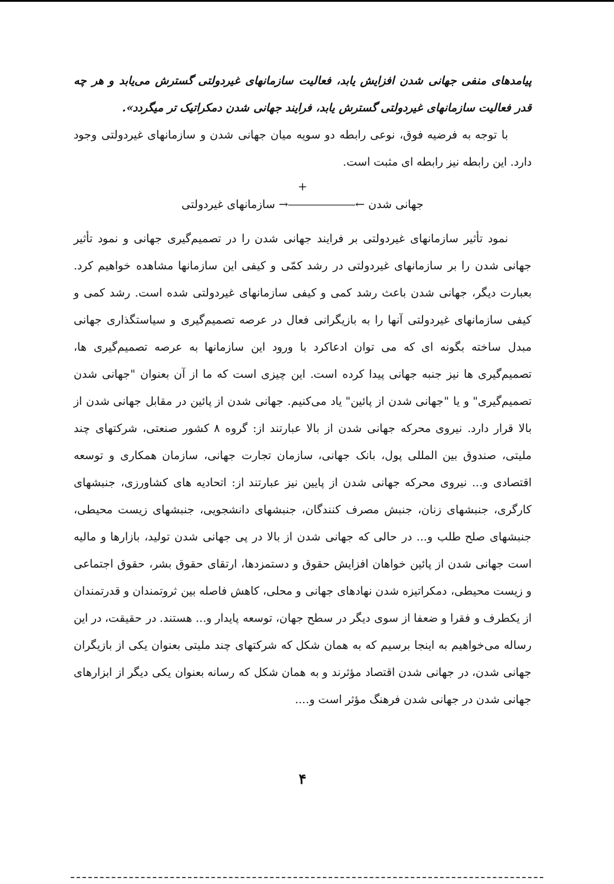پیامدهای منفی جهانی شدن افزایش یابد، فعالیت سازمانهای غیردولتی گسترش می‌یابد و هر چه قدر فعالیت سازمانهای غیردولتی گسترش یابد، فرایند جهانی شدن دمکراتیک تر میگردد».
با توجه به فرضیه فوق، نوعی رابطه دو سویه میان جهانی شدن و سازمانهای غیردولتی وجود دارد. این رابطه نیز رابطه ای مثبت است.
+
جهانی شدن ←――――――→ سازمانهای غیردولتی
نمود تأثیر سازمانهای غیردولتی بر فرایند جهانی شدن را در تصمیم‌گیری جهانی و نمود تأثیر جهانی شدن را بر سازمانهای غیردولتی در رشد کمّی و کیفی این سازمانها مشاهده خواهیم کرد. بعبارت دیگر، جهانی شدن باعث رشد کمی و کیفی سازمانهای غیردولتی شده است. رشد کمی و کیفی سازمانهای غیردولتی آنها را به بازیگرانی فعال در عرصه تصمیم‌گیری و سیاستگذاری جهانی مبدل ساخته بگونه ای که می توان ادعاکرد با ورود این سازمانها به عرصه تصمیم‌گیری ها، تصمیم‌گیری ها نیز جنبه جهانی پیدا کرده است. این چیزی است که ما از آن بعنوان "جهانی شدن تصمیم‌گیری" و یا "جهانی شدن از پائین" یاد می‌کنیم. جهانی شدن از پائین در مقابل جهانی شدن از بالا قرار دارد. نیروی محرکه جهانی شدن از بالا عبارتند از: گروه ۸ کشور صنعتی، شرکتهای چند ملیتی، صندوق بین المللی پول، بانک جهانی، سازمان تجارت جهانی، سازمان همکاری و توسعه اقتصادی و... نیروی محرکه جهانی شدن از پایین نیز عبارتند از: اتحادیه های کشاورزی، جنبشهای کارگری، جنبشهای زنان، جنبش مصرف کنندگان، جنبشهای دانشجویی، جنبشهای زیست محیطی، جنبشهای صلح طلب و... در حالی که جهانی شدن از بالا در پی جهانی شدن تولید، بازارها و مالیه است جهانی شدن از پائین خواهان افزایش حقوق و دستمزدها، ارتقای حقوق بشر، حقوق اجتماعی و زیست محیطی، دمکراتیزه شدن نهادهای جهانی و محلی، کاهش فاصله بین ثروتمندان و قدرتمندان از یکطرف و فقرا و ضعفا از سوی دیگر در سطح جهان، توسعه پایدار و... هستند. در حقیقت، در این رساله می‌خواهیم به اینجا برسیم که به همان شکل که شرکتهای چند ملیتی بعنوان یکی از بازیگران جهانی شدن، در جهانی شدن اقتصاد مؤثرند و به همان شکل که رسانه بعنوان یکی دیگر از ابزارهای جهانی شدن در جهانی شدن فرهنگ مؤثر است و....
۴